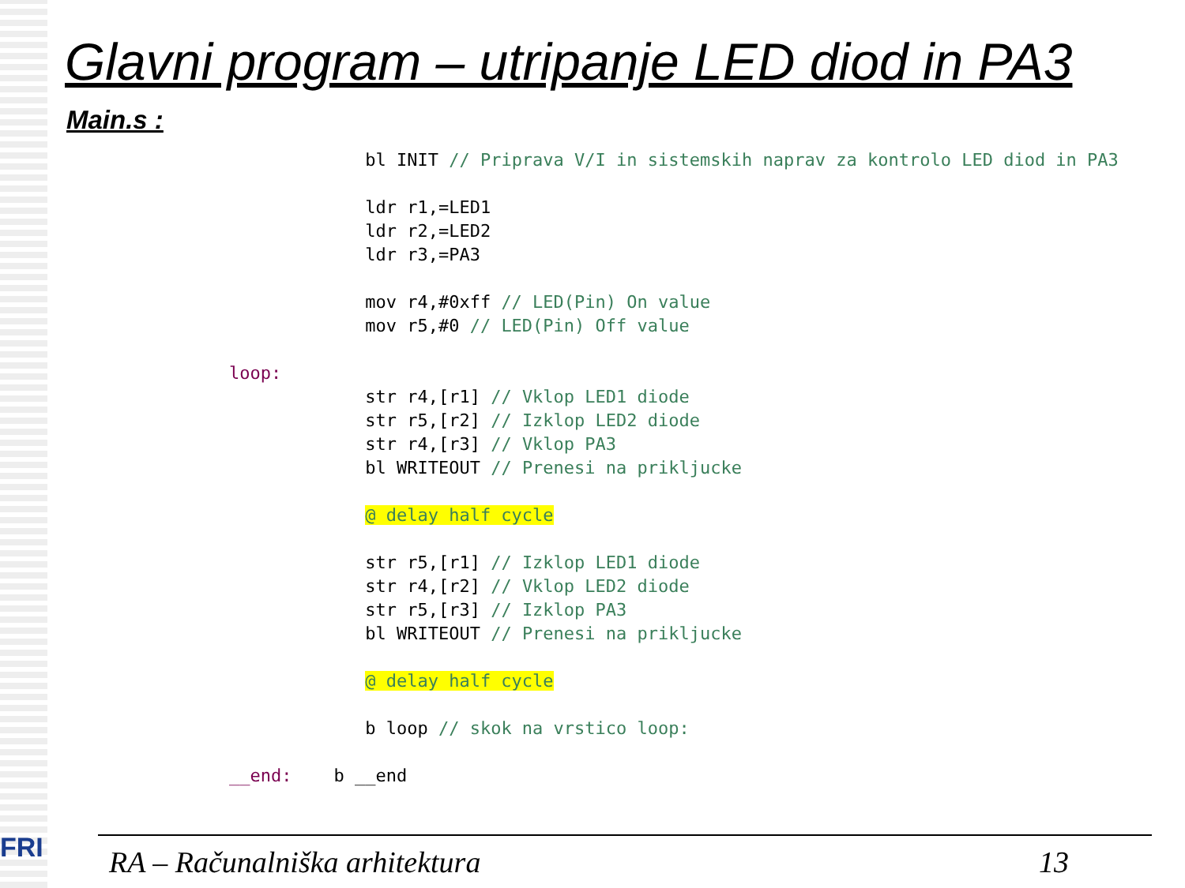Glavni program – utripanje LED diod in PA3
Main.s :
             bl INIT // Priprava V/I in sistemskih naprav za kontrolo LED diod in PA3

             ldr r1,=LED1
             ldr r2,=LED2
             ldr r3,=PA3

             mov r4,#0xff // LED(Pin) On value
             mov r5,#0 // LED(Pin) Off value

loop:
             str r4,[r1] // Vklop LED1 diode
             str r5,[r2] // Izklop LED2 diode
             str r4,[r3] // Vklop PA3
             bl WRITEOUT // Prenesi na prikljucke

             @ delay half cycle

             str r5,[r1] // Izklop LED1 diode
             str r4,[r2] // Vklop LED2 diode
             str r5,[r3] // Izklop PA3
             bl WRITEOUT // Prenesi na prikljucke

             @ delay half cycle

             b loop // skok na vrstico loop:

__end:    b __end
FRI RA – Računalniška arhitektura 13